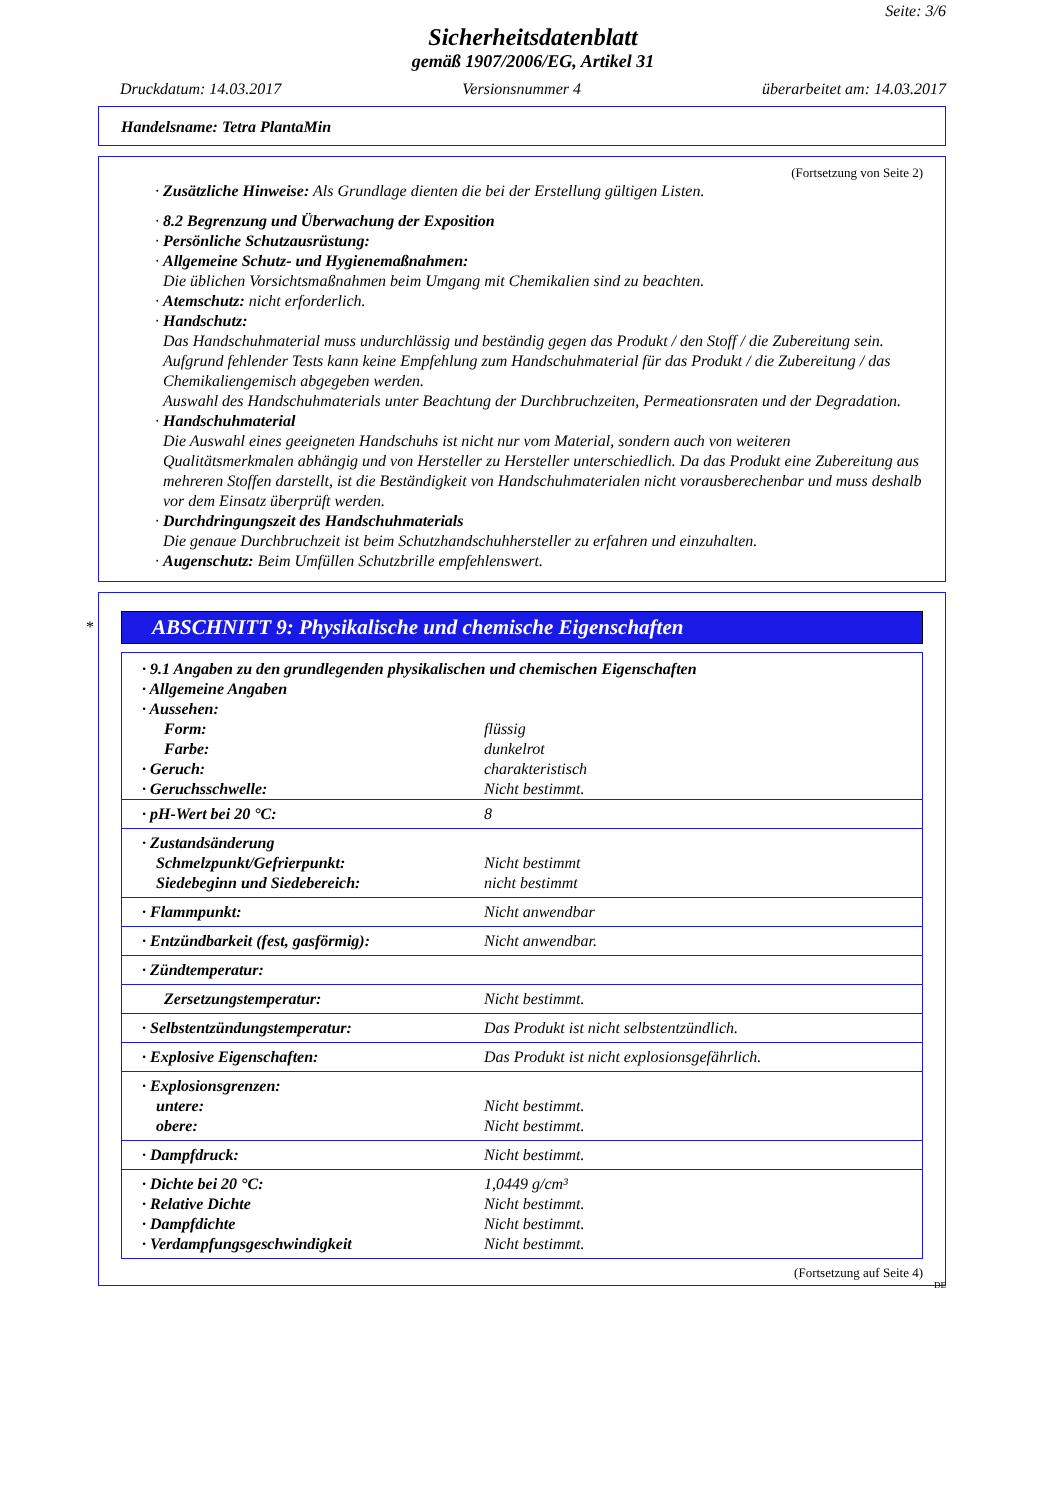Seite: 3/6
Sicherheitsdatenblatt
gemäß 1907/2006/EG, Artikel 31
Druckdatum: 14.03.2017 Versionsnummer 4 überarbeitet am: 14.03.2017
Handelsname: Tetra PlantaMin
(Fortsetzung von Seite 2)
· Zusätzliche Hinweise: Als Grundlage dienten die bei der Erstellung gültigen Listen.
· 8.2 Begrenzung und Überwachung der Exposition
· Persönliche Schutzausrüstung:
· Allgemeine Schutz- und Hygienemaßnahmen:
Die üblichen Vorsichtsmaßnahmen beim Umgang mit Chemikalien sind zu beachten.
· Atemschutz: nicht erforderlich.
· Handschutz:
Das Handschuhmaterial muss undurchlässig und beständig gegen das Produkt / den Stoff / die Zubereitung sein.
Aufgrund fehlender Tests kann keine Empfehlung zum Handschuhmaterial für das Produkt / die Zubereitung / das Chemikaliengemisch abgegeben werden.
Auswahl des Handschuhmaterials unter Beachtung der Durchbruchzeiten, Permeationsraten und der Degradation.
· Handschuhmaterial
Die Auswahl eines geeigneten Handschuhs ist nicht nur vom Material, sondern auch von weiteren Qualitätsmerkmalen abhängig und von Hersteller zu Hersteller unterschiedlich. Da das Produkt eine Zubereitung aus mehreren Stoffen darstellt, ist die Beständigkeit von Handschuhmaterialen nicht vorausberechenbar und muss deshalb vor dem Einsatz überprüft werden.
· Durchdringungszeit des Handschuhmaterials
Die genaue Durchbruchzeit ist beim Schutzhandschuhhersteller zu erfahren und einzuhalten.
· Augenschutz: Beim Umfüllen Schutzbrille empfehlenswert.
ABSCHNITT 9: Physikalische und chemische Eigenschaften
*
| · 9.1 Angaben zu den grundlegenden physikalischen und chemischen Eigenschaften | |
| · Allgemeine Angaben | |
| · Aussehen: | |
| Form: | flüssig |
| Farbe: | dunkelrot |
| · Geruch: | charakteristisch |
| · Geruchsschwelle: | Nicht bestimmt. |
| · pH-Wert bei 20 °C: | 8 |
| · Zustandsänderung Schmelzpunkt/Gefrierpunkt: Siedebeginn und Siedebereich: | Nicht bestimmt nicht bestimmt |
| · Flammpunkt: | Nicht anwendbar |
| · Entzündbarkeit (fest, gasförmig): | Nicht anwendbar. |
| · Zündtemperatur: | |
| Zersetzungstemperatur: | Nicht bestimmt. |
| · Selbstentzündungstemperatur: | Das Produkt ist nicht selbstentzündlich. |
| · Explosive Eigenschaften: | Das Produkt ist nicht explosionsgefährlich. |
| · Explosionsgrenzen: untere: obere: | Nicht bestimmt. Nicht bestimmt. |
| · Dampfdruck: | Nicht bestimmt. |
| · Dichte bei 20 °C: · Relative Dichte · Dampfdichte · Verdampfungsgeschwindigkeit | 1,0449 g/cm³ Nicht bestimmt. Nicht bestimmt. Nicht bestimmt. |
(Fortsetzung auf Seite 4)
DE